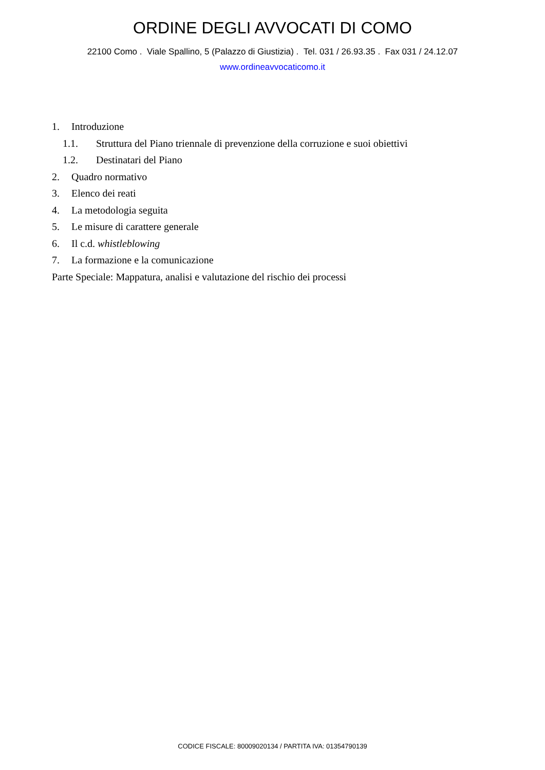ORDINE DEGLI AVVOCATI DI COMO
22100 Como . Viale Spallino, 5 (Palazzo di Giustizia) . Tel. 031 / 26.93.35 . Fax 031 / 24.12.07
www.ordineavvocaticomo.it
1. Introduzione
1.1. Struttura del Piano triennale di prevenzione della corruzione e suoi obiettivi
1.2. Destinatari del Piano
2. Quadro normativo
3. Elenco dei reati
4. La metodologia seguita
5. Le misure di carattere generale
6. Il c.d. whistleblowing
7. La formazione e la comunicazione
Parte Speciale: Mappatura, analisi e valutazione del rischio dei processi
CODICE FISCALE: 80009020134 / PARTITA IVA: 01354790139